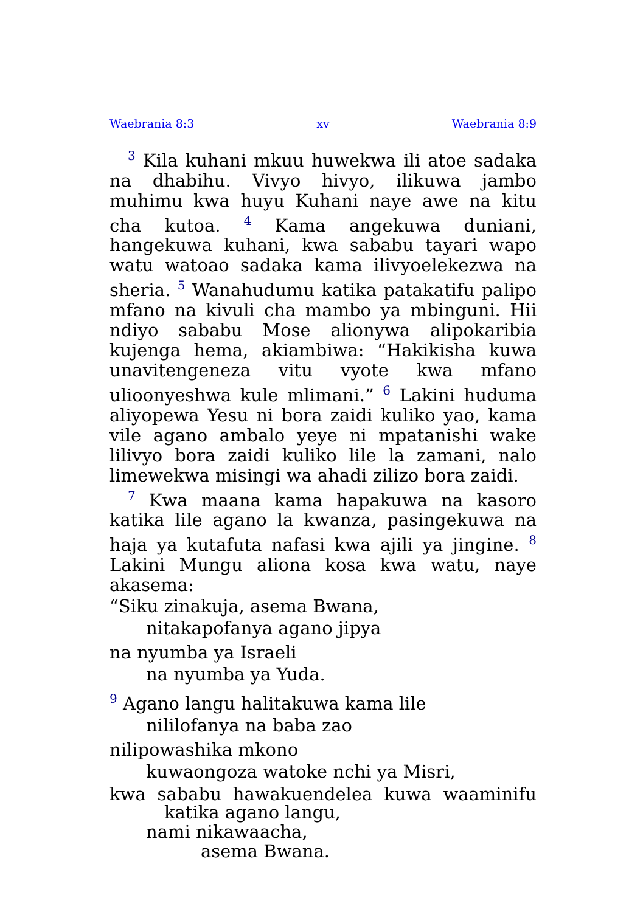Waebrania 8:3 xv Waebrania 8:9
<sup>3</sup> Kila kuhani mkuu huwekwa ili atoe sadaka na dhabihu. Vivyo hivyo, ilikuwa jambo muhimu kwa huyu Kuhani naye awe na kitu cha kutoa. <sup>4</sup> Kama angekuwa duniani, hangekuwa kuhani, kwa sababu tayari wapo watu wa­toao sadaka kama ilivyoelekezwa na sheria. <sup>5</sup> Wanahudumu katika patakatifu palipo mfano na kivuli cha mambo ya mbinguni. Hii ndiyo sababu Mose alionywa alipokaribia kujenga hema, akiambiwa: “Hakikisha kuwa unaviten­geneza vitu vyote kwa mfano ulioonyeshwa kule mlimani.” <sup>6</sup> Lakini huduma aliyopewa Yesu ni bora zaidi kuliko yao, kama vile agano ambalo yeye ni mpatanishi wake lilivyo bora zaidi kuliko lile la zamani, nalo limewekwa misingi wa ahadi zilizo bora zaidi.
<sup>7</sup> Kwa maana kama hapakuwa na kasoro katika lile agano la kwanza, pasingekuwa na haja ya kutafuta nafasi kwa ajili ya jingine. <sup>8</sup> Lakini Mungu aliona kosa kwa watu, naye akasema:
“Siku zinakuja, asema Bwana,
nitakapofanya agano jipya
na nyumba ya Israeli
na nyumba ya Yuda.
<sup>9</sup> Agano langu halitakuwa kama lile
nililofanya na baba zao
nilipowashika mkono
kuwaongoza watoke nchi ya Misri,
kwa sababu hawakuendelea kuwa waaminifu
katika agano langu,
nami nikawaacha,
asema Bwana.